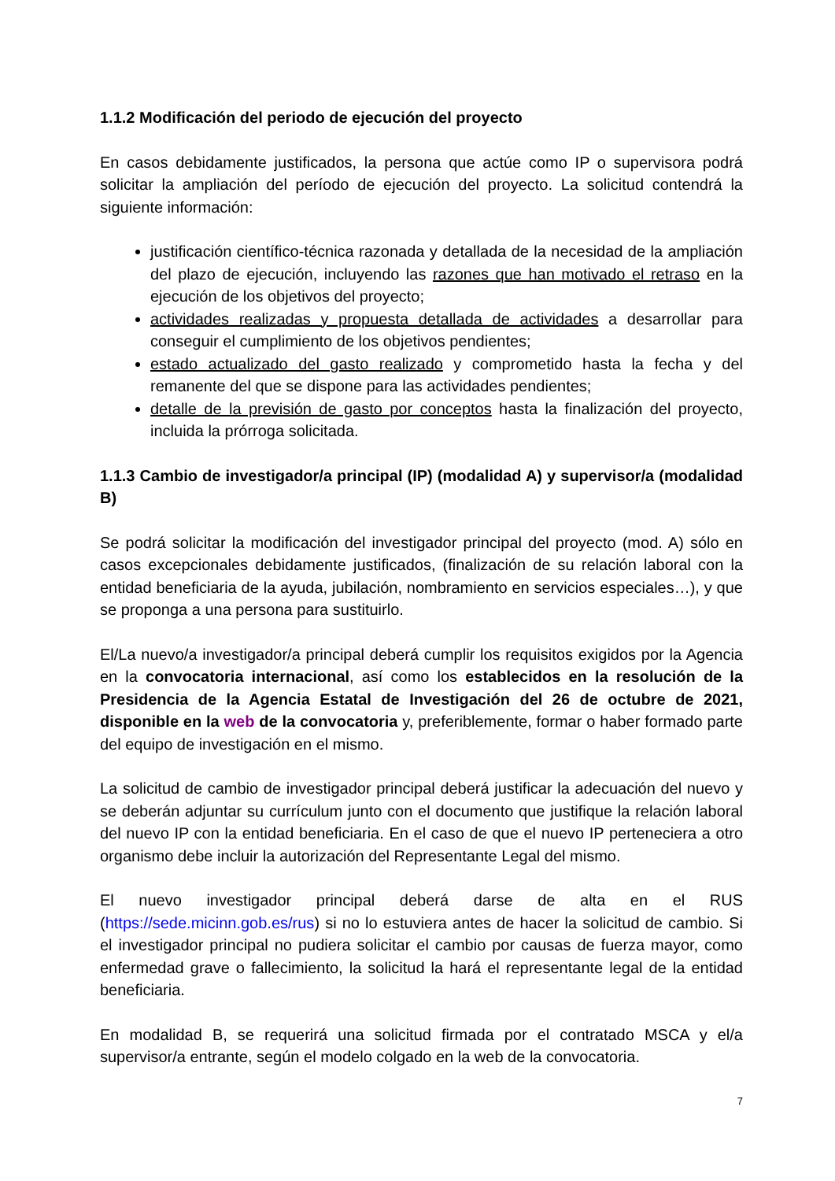1.1.2 Modificación del periodo de ejecución del proyecto
En casos debidamente justificados, la persona que actúe como IP o supervisora podrá solicitar la ampliación del período de ejecución del proyecto. La solicitud contendrá la siguiente información:
justificación científico-técnica razonada y detallada de la necesidad de la ampliación del plazo de ejecución, incluyendo las razones que han motivado el retraso en la ejecución de los objetivos del proyecto;
actividades realizadas y propuesta detallada de actividades a desarrollar para conseguir el cumplimiento de los objetivos pendientes;
estado actualizado del gasto realizado y comprometido hasta la fecha y del remanente del que se dispone para las actividades pendientes;
detalle de la previsión de gasto por conceptos hasta la finalización del proyecto, incluida la prórroga solicitada.
1.1.3 Cambio de investigador/a principal (IP) (modalidad A) y supervisor/a (modalidad B)
Se podrá solicitar la modificación del investigador principal del proyecto (mod. A) sólo en casos excepcionales debidamente justificados, (finalización de su relación laboral con la entidad beneficiaria de la ayuda, jubilación, nombramiento en servicios especiales…), y que se proponga a una persona para sustituirlo.
El/La nuevo/a investigador/a principal deberá cumplir los requisitos exigidos por la Agencia en la convocatoria internacional, así como los establecidos en la resolución de la Presidencia de la Agencia Estatal de Investigación del 26 de octubre de 2021, disponible en la web de la convocatoria y, preferiblemente, formar o haber formado parte del equipo de investigación en el mismo.
La solicitud de cambio de investigador principal deberá justificar la adecuación del nuevo y se deberán adjuntar su currículum junto con el documento que justifique la relación laboral del nuevo IP con la entidad beneficiaria. En el caso de que el nuevo IP perteneciera a otro organismo debe incluir la autorización del Representante Legal del mismo.
El nuevo investigador principal deberá darse de alta en el RUS (https://sede.micinn.gob.es/rus) si no lo estuviera antes de hacer la solicitud de cambio. Si el investigador principal no pudiera solicitar el cambio por causas de fuerza mayor, como enfermedad grave o fallecimiento, la solicitud la hará el representante legal de la entidad beneficiaria.
En modalidad B, se requerirá una solicitud firmada por el contratado MSCA y el/a supervisor/a entrante, según el modelo colgado en la web de la convocatoria.
7